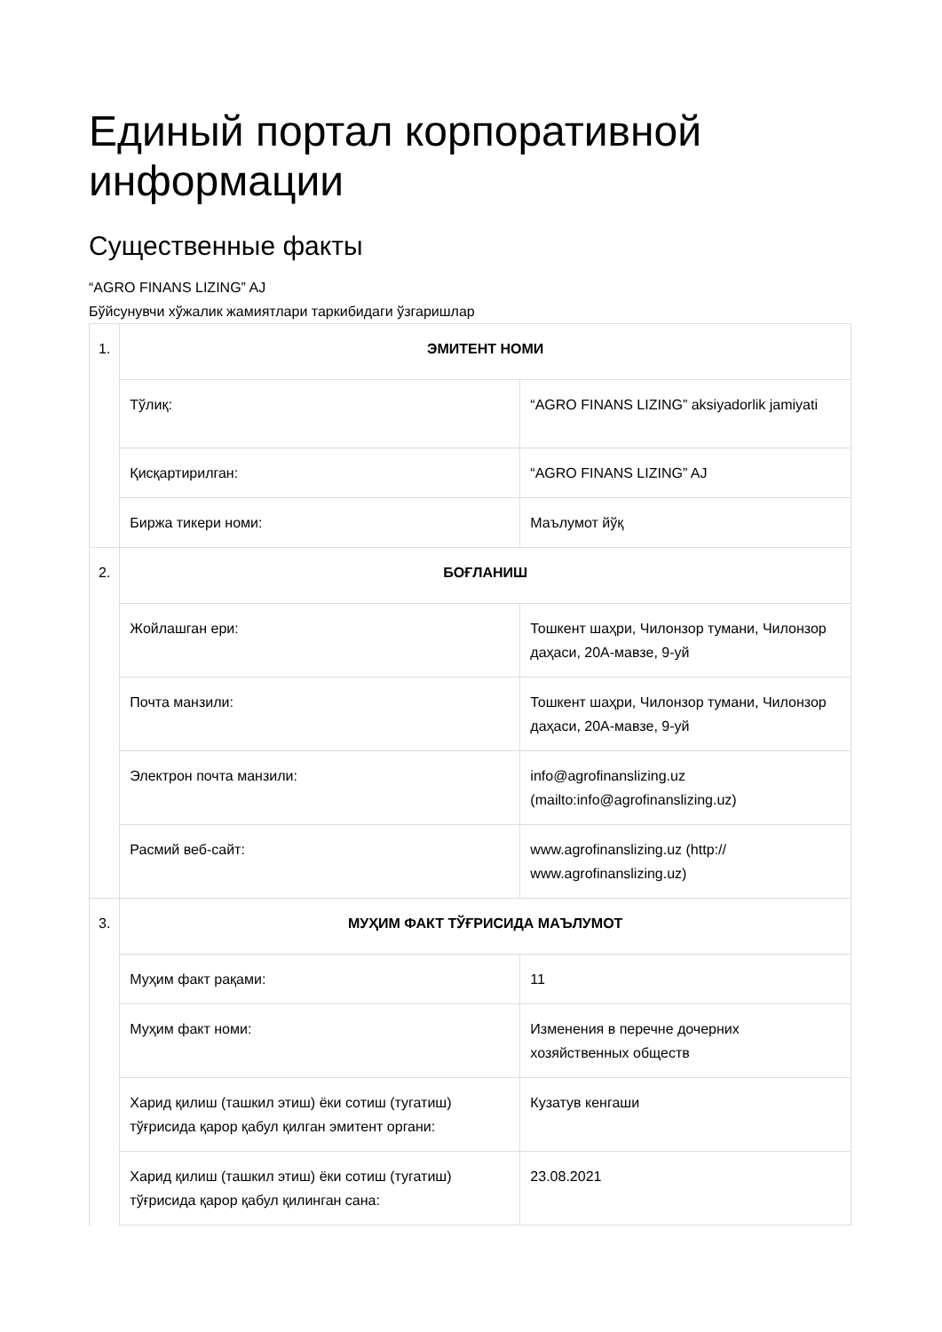Единый портал корпоративной информации
Существенные факты
“AGRO FINANS LIZING” AJ
Бўйсунувчи хўжалик жамиятлари таркибидаги ўзгаришлар
| 1. | ЭМИТЕНТ НОМИ | |
| | Тўлиқ: | “AGRO FINANS LIZING” aksiyadorlik jamiyati |
| | Қисқартирилган: | “AGRO FINANS LIZING” AJ |
| | Биржа тикери номи: | Маълумот йўқ |
| 2. | БОҒЛАНИШ | |
| | Жойлашган ери: | Тошкент шаҳри, Чилонзор тумани, Чилонзор даҳаси, 20А-мавзе, 9-уй |
| | Почта манзили: | Тошкент шаҳри, Чилонзор тумани, Чилонзор даҳаси, 20А-мавзе, 9-уй |
| | Электрон почта манзили: | info@agrofinanslizing.uz (mailto:info@agrofinanslizing.uz) |
| | Расмий веб-сайт: | www.agrofinanslizing.uz (http:// www.agrofinanslizing.uz) |
| 3. | МУҲИМ ФАКТ ТЎҒРИСИДА МАЪЛУМОТ | |
| | Муҳим факт рақами: | 11 |
| | Муҳим факт номи: | Изменения в перечне дочерних хозяйственных обществ |
| | Харид қилиш (ташкил этиш) ёки сотиш (тугатиш) тўғрисида қарор қабул қилган эмитент органи: | Кузатув кенгаши |
| | Харид қилиш (ташкил этиш) ёки сотиш (тугатиш) тўғрисида қарор қабул қилинган сана: | 23.08.2021 |